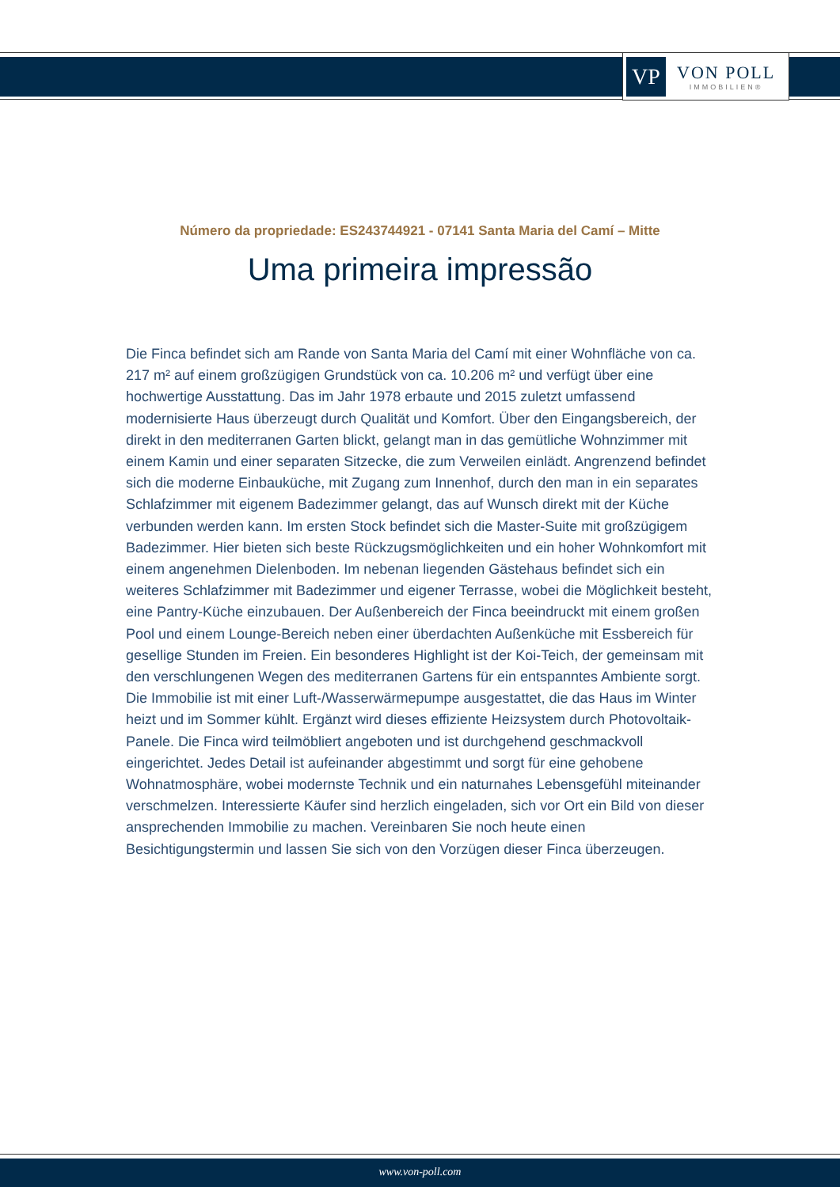VP
VON POLL
IMMOBILIEN®
Número da propriedade: ES243744921 - 07141 Santa Maria del Camí – Mitte
Uma primeira impressão
Die Finca befindet sich am Rande von Santa Maria del Camí mit einer Wohnfläche von ca. 217 m² auf einem großzügigen Grundstück von ca. 10.206 m² und verfügt über eine hochwertige Ausstattung. Das im Jahr 1978 erbaute und 2015 zuletzt umfassend modernisierte Haus überzeugt durch Qualität und Komfort. Über den Eingangsbereich, der direkt in den mediterranen Garten blickt, gelangt man in das gemütliche Wohnzimmer mit einem Kamin und einer separaten Sitzecke, die zum Verweilen einlädt. Angrenzend befindet sich die moderne Einbauküche, mit Zugang zum Innenhof, durch den man in ein separates Schlafzimmer mit eigenem Badezimmer gelangt, das auf Wunsch direkt mit der Küche verbunden werden kann. Im ersten Stock befindet sich die Master-Suite mit großzügigem Badezimmer. Hier bieten sich beste Rückzugsmöglichkeiten und ein hoher Wohnkomfort mit einem angenehmen Dielenboden. Im nebenan liegenden Gästehaus befindet sich ein weiteres Schlafzimmer mit Badezimmer und eigener Terrasse, wobei die Möglichkeit besteht, eine Pantry-Küche einzubauen. Der Außenbereich der Finca beeindruckt mit einem großen Pool und einem Lounge-Bereich neben einer überdachten Außenküche mit Essbereich für gesellige Stunden im Freien. Ein besonderes Highlight ist der Koi-Teich, der gemeinsam mit den verschlungenen Wegen des mediterranen Gartens für ein entspanntes Ambiente sorgt. Die Immobilie ist mit einer Luft-/Wasserwärmepumpe ausgestattet, die das Haus im Winter heizt und im Sommer kühlt. Ergänzt wird dieses effiziente Heizsystem durch Photovoltaik-Panele. Die Finca wird teilmöbliert angeboten und ist durchgehend geschmackvoll eingerichtet. Jedes Detail ist aufeinander abgestimmt und sorgt für eine gehobene Wohnatmosphäre, wobei modernste Technik und ein naturnahes Lebensgefühl miteinander verschmelzen. Interessierte Käufer sind herzlich eingeladen, sich vor Ort ein Bild von dieser ansprechenden Immobilie zu machen. Vereinbaren Sie noch heute einen Besichtigungstermin und lassen Sie sich von den Vorzügen dieser Finca überzeugen.
www.von-poll.com